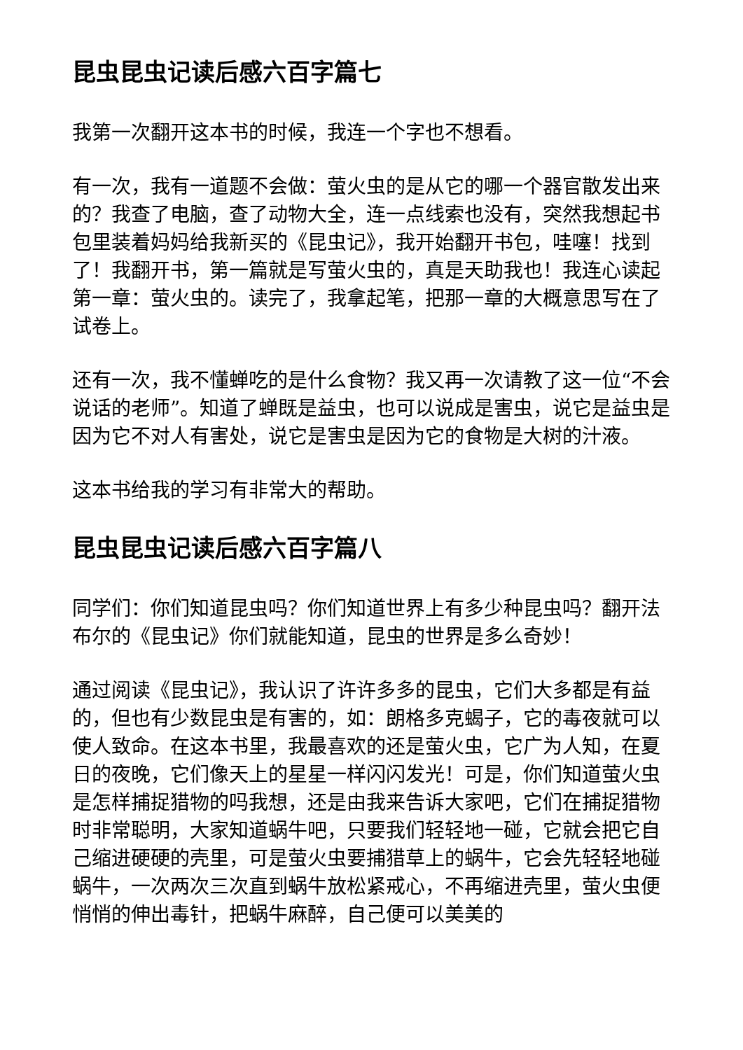昆虫昆虫记读后感六百字篇七
我第一次翻开这本书的时候，我连一个字也不想看。
有一次，我有一道题不会做：萤火虫的是从它的哪一个器官散发出来的？我查了电脑，查了动物大全，连一点线索也没有，突然我想起书包里装着妈妈给我新买的《昆虫记》，我开始翻开书包，哇噻！找到了！我翻开书，第一篇就是写萤火虫的，真是天助我也！我连心读起第一章：萤火虫的。读完了，我拿起笔，把那一章的大概意思写在了试卷上。
还有一次，我不懂蝉吃的是什么食物？我又再一次请教了这一位“不会说话的老师”。知道了蝉既是益虫，也可以说成是害虫，说它是益虫是因为它不对人有害处，说它是害虫是因为它的食物是大树的汁液。
这本书给我的学习有非常大的帮助。
昆虫昆虫记读后感六百字篇八
同学们：你们知道昆虫吗？你们知道世界上有多少种昆虫吗？翻开法布尔的《昆虫记》你们就能知道，昆虫的世界是多么奇妙！
通过阅读《昆虫记》，我认识了许许多多的昆虫，它们大多都是有益的，但也有少数昆虫是有害的，如：朗格多克蝎子，它的毒夜就可以使人致命。在这本书里，我最喜欢的还是萤火虫，它广为人知，在夏日的夜晚，它们像天上的星星一样闪闪发光！可是，你们知道萤火虫是怎样捕捉猎物的吗我想，还是由我来告诉大家吧，它们在捕捉猎物时非常聪明，大家知道蜗牛吧，只要我们轻轻地一碰，它就会把它自己缩进硬硬的壳里，可是萤火虫要捕猎草上的蜗牛，它会先轻轻地碰蜗牛，一次两次三次直到蜗牛放松紧戒心，不再缩进壳里，萤火虫便悄悄的伸出毒针，把蜗牛麻醉，自己便可以美美的